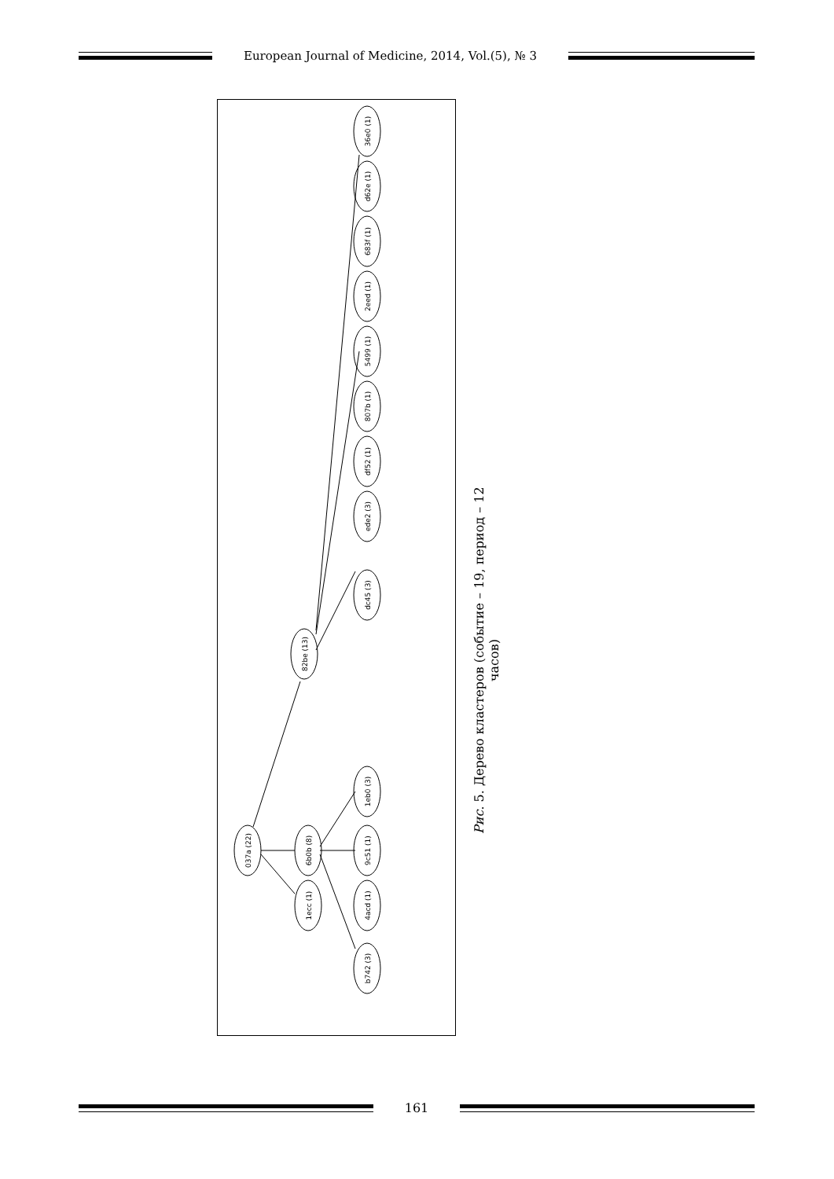European Journal of Medicine, 2014, Vol.(5), № 3
037a (22)
82be (13)
6b0b (8)
1ecc (1)
36e0 (1)
d62e (1)
683f (1)
2eed (1)
5499 (1)
807b (1)
df52 (1)
ede2 (3)
dc45 (3)
1eb0 (3)
9c51 (1)
4acd (1)
b742 (3)
Рис. 5. Дерево кластеров (событие – 19, период – 12 часов)
161